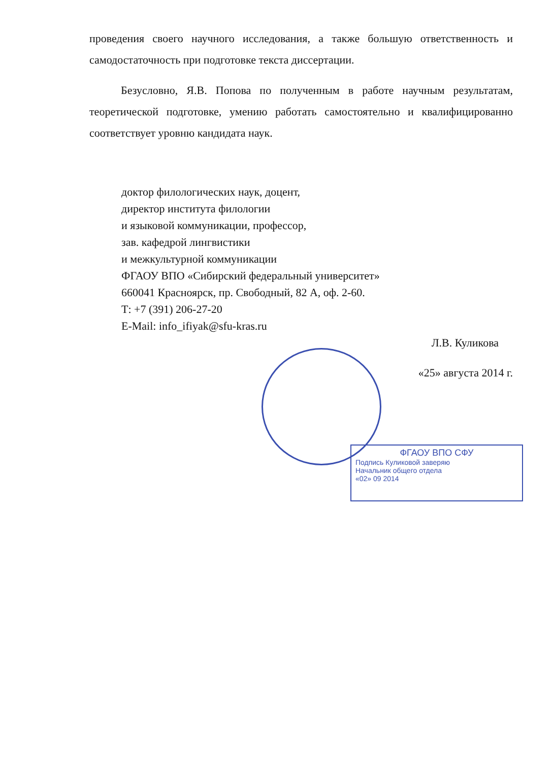ФГАОУ ВПО СФУ
Подпись Куликовой заверяю
Начальник общего отдела
«02» 09 2014
проведения своего научного исследования, а также большую ответственность и самодостаточность при подготовке текста диссертации.
Безусловно, Я.В. Попова по полученным в работе научным результатам, теоретической подготовке, умению работать самостоятельно и квалифицированно соответствует уровню кандидата наук.
доктор филологических наук, доцент,
директор института филологии
и языковой коммуникации, профессор,
зав. кафедрой лингвистики
и межкультурной коммуникации
ФГАОУ ВПО «Сибирский федеральный университет»
660041 Красноярск, пр. Свободный, 82 А, оф. 2-60.
Т: +7 (391) 206-27-20
E-Mail: info_ifiyak@sfu-kras.ru
Л.В. Куликова
«25» августа 2014 г.